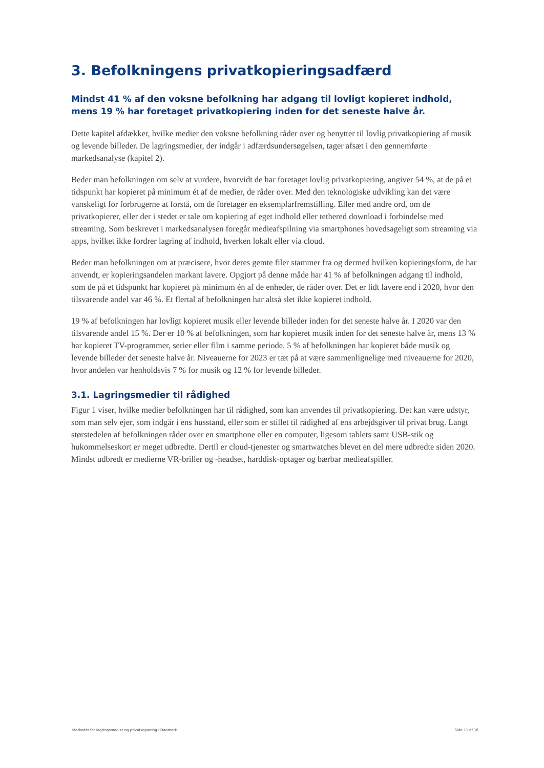3. Befolkningens privatkopieringsadfærd
Mindst 41 % af den voksne befolkning har adgang til lovligt kopieret indhold, mens 19 % har foretaget privatkopiering inden for det seneste halve år.
Dette kapitel afdækker, hvilke medier den voksne befolkning råder over og benytter til lovlig privatkopiering af musik og levende billeder. De lagringsmedier, der indgår i adfærdsundersøgelsen, tager afsæt i den gennemførte markedsanalyse (kapitel 2).
Beder man befolkningen om selv at vurdere, hvorvidt de har foretaget lovlig privatkopiering, angiver 54 %, at de på et tidspunkt har kopieret på minimum ét af de medier, de råder over. Med den teknologiske udvikling kan det være vanskeligt for forbrugerne at forstå, om de foretager en eksemplarfremstilling. Eller med andre ord, om de privatkopierer, eller der i stedet er tale om kopiering af eget indhold eller tethered download i forbindelse med streaming. Som beskrevet i markedsanalysen foregår medieafspilning via smartphones hovedsageligt som streaming via apps, hvilket ikke fordrer lagring af indhold, hverken lokalt eller via cloud.
Beder man befolkningen om at præcisere, hvor deres gemte filer stammer fra og dermed hvilken kopieringsform, de har anvendt, er kopieringsandelen markant lavere. Opgjort på denne måde har 41 % af befolkningen adgang til indhold, som de på et tidspunkt har kopieret på minimum én af de enheder, de råder over. Det er lidt lavere end i 2020, hvor den tilsvarende andel var 46 %. Et flertal af befolkningen har altså slet ikke kopieret indhold.
19 % af befolkningen har lovligt kopieret musik eller levende billeder inden for det seneste halve år. I 2020 var den tilsvarende andel 15 %. Der er 10 % af befolkningen, som har kopieret musik inden for det seneste halve år, mens 13 % har kopieret TV-programmer, serier eller film i samme periode. 5 % af befolkningen har kopieret både musik og levende billeder det seneste halve år. Niveauerne for 2023 er tæt på at være sammenlignelige med niveauerne for 2020, hvor andelen var henholdsvis 7 % for musik og 12 % for levende billeder.
3.1. Lagringsmedier til rådighed
Figur 1 viser, hvilke medier befolkningen har til rådighed, som kan anvendes til privatkopiering. Det kan være udstyr, som man selv ejer, som indgår i ens husstand, eller som er stillet til rådighed af ens arbejdsgiver til privat brug. Langt størstedelen af befolkningen råder over en smartphone eller en computer, ligesom tablets samt USB-stik og hukommelseskort er meget udbredte. Dertil er cloud-tjenester og smartwatches blevet en del mere udbredte siden 2020. Mindst udbredt er medierne VR-briller og -headset, harddisk-optager og bærbar medieafspiller.
Markedet for lagringsmedier og privatkopiering i Danmark Side 11 af 16